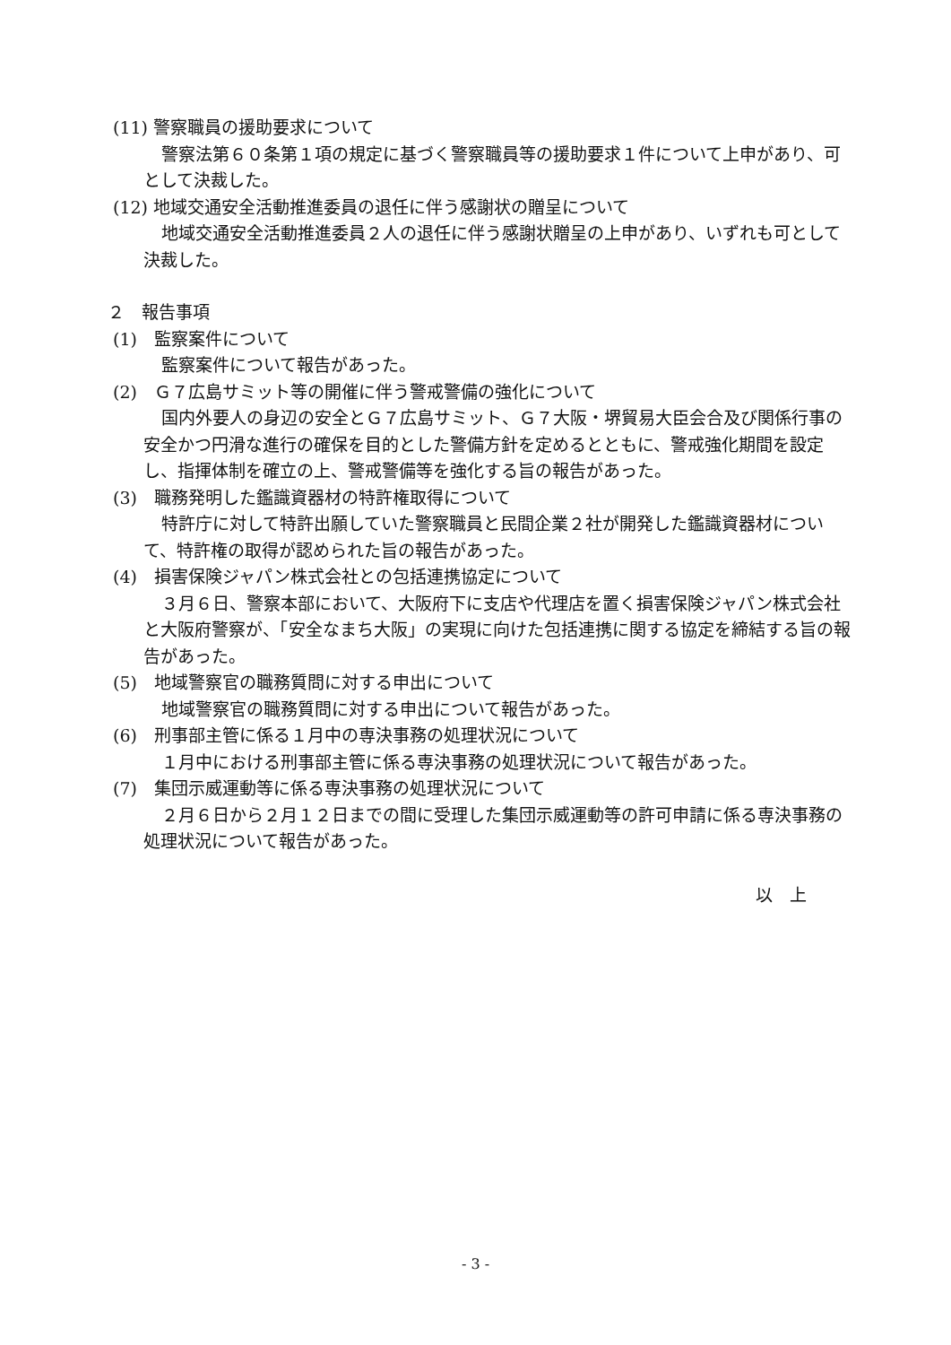(11) 警察職員の援助要求について
警察法第６０条第１項の規定に基づく警察職員等の援助要求１件について上申があり、可として決裁した。
(12) 地域交通安全活動推進委員の退任に伴う感謝状の贈呈について
地域交通安全活動推進委員２人の退任に伴う感謝状贈呈の上申があり、いずれも可として決裁した。
２　報告事項
(1)　監察案件について
監察案件について報告があった。
(2)　Ｇ７広島サミット等の開催に伴う警戒警備の強化について
国内外要人の身辺の安全とＧ７広島サミット、Ｇ７大阪・堺貿易大臣会合及び関係行事の安全かつ円滑な進行の確保を目的とした警備方針を定めるとともに、警戒強化期間を設定し、指揮体制を確立の上、警戒警備等を強化する旨の報告があった。
(3)　職務発明した鑑識資器材の特許権取得について
特許庁に対して特許出願していた警察職員と民間企業２社が開発した鑑識資器材について、特許権の取得が認められた旨の報告があった。
(4)　損害保険ジャパン株式会社との包括連携協定について
３月６日、警察本部において、大阪府下に支店や代理店を置く損害保険ジャパン株式会社と大阪府警察が、「安全なまち大阪」の実現に向けた包括連携に関する協定を締結する旨の報告があった。
(5)　地域警察官の職務質問に対する申出について
地域警察官の職務質問に対する申出について報告があった。
(6)　刑事部主管に係る１月中の専決事務の処理状況について
１月中における刑事部主管に係る専決事務の処理状況について報告があった。
(7)　集団示威運動等に係る専決事務の処理状況について
２月６日から２月１２日までの間に受理した集団示威運動等の許可申請に係る専決事務の処理状況について報告があった。
以　上
- 3 -